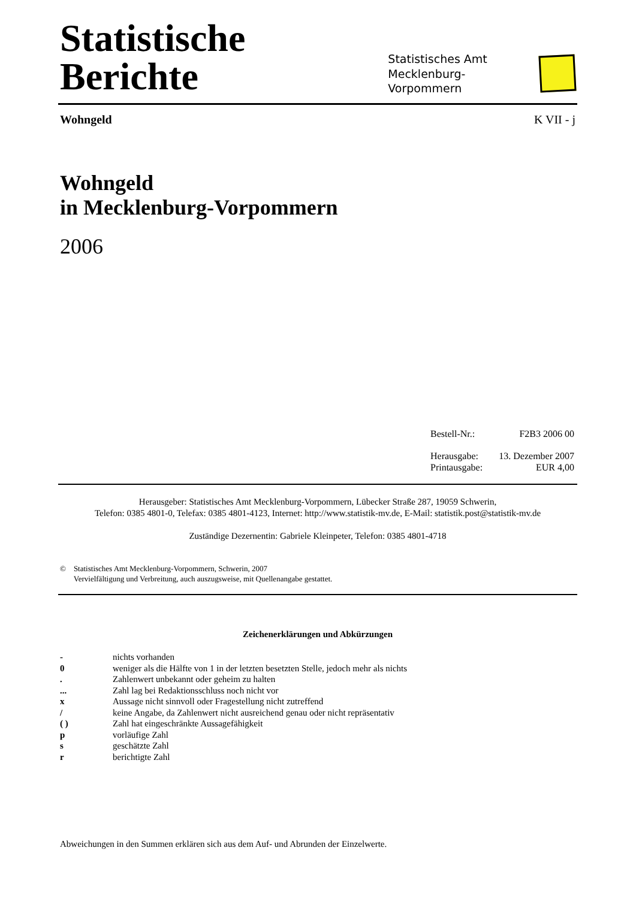Statistische Berichte
Statistisches Amt
Mecklenburg-Vorpommern
Wohngeld K VII - j
Wohngeld
in Mecklenburg-Vorpommern
2006
Bestell-Nr.: F2B3 2006 00
Herausgabe: 13. Dezember 2007
Printausgabe: EUR 4,00
Herausgeber: Statistisches Amt Mecklenburg-Vorpommern, Lübecker Straße 287, 19059 Schwerin,
Telefon: 0385 4801-0, Telefax: 0385 4801-4123, Internet: http://www.statistik-mv.de, E-Mail: statistik.post@statistik-mv.de
Zuständige Dezernentin: Gabriele Kleinpeter, Telefon: 0385 4801-4718
© Statistisches Amt Mecklenburg-Vorpommern, Schwerin, 2007
Vervielfältigung und Verbreitung, auch auszugsweise, mit Quellenangabe gestattet.
Zeichenerklärungen und Abkürzungen
- nichts vorhanden
0 weniger als die Hälfte von 1 in der letzten besetzten Stelle, jedoch mehr als nichts
. Zahlenwert unbekannt oder geheim zu halten
... Zahl lag bei Redaktionsschluss noch nicht vor
x Aussage nicht sinnvoll oder Fragestellung nicht zutreffend
/ keine Angabe, da Zahlenwert nicht ausreichend genau oder nicht repräsentativ
( ) Zahl hat eingeschränkte Aussagefähigkeit
p vorläufige Zahl
s geschätzte Zahl
r berichtigte Zahl
Abweichungen in den Summen erklären sich aus dem Auf- und Abrunden der Einzelwerte.